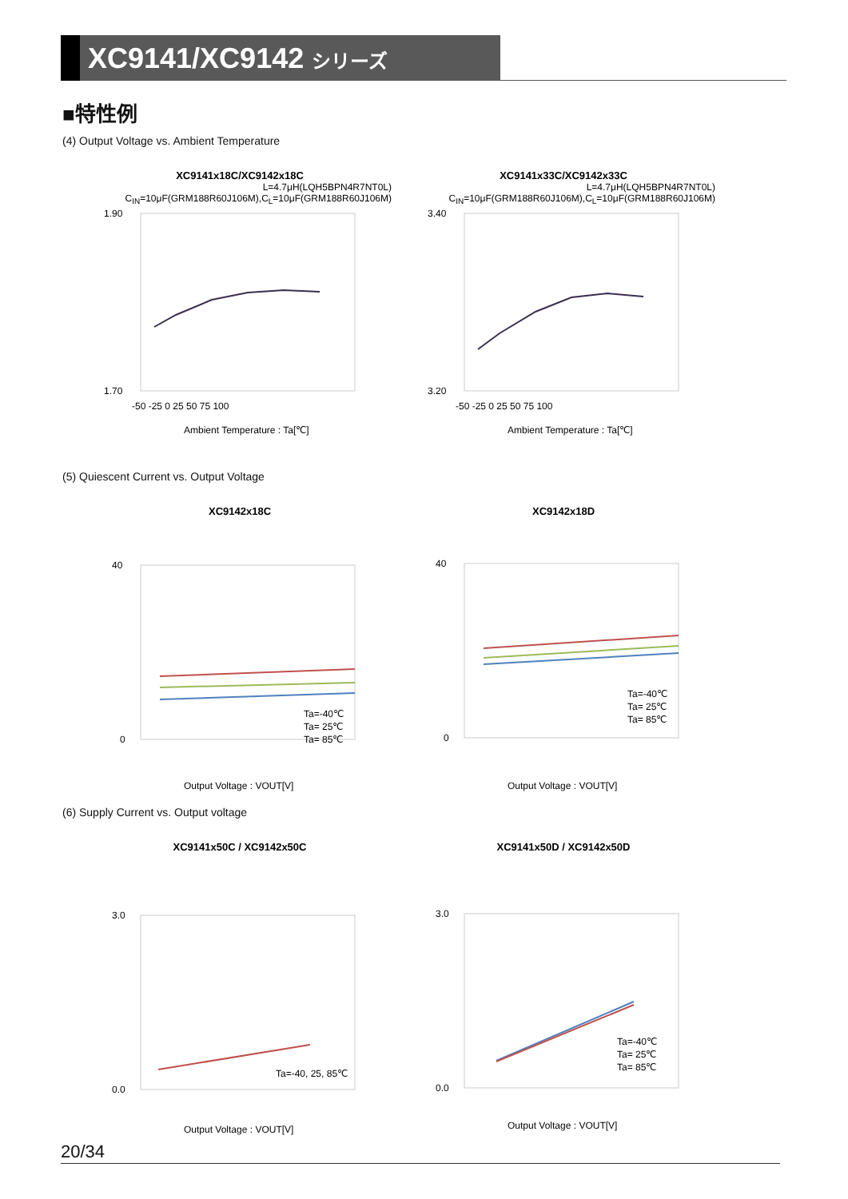XC9141/XC9142 シリーズ
■特性例
(4) Output Voltage vs. Ambient Temperature
XC9141x18C/XC9142x18C
L=4.7μH(LQH5BPN4R7NT0L)
C<sub>IN</sub>=10μF(GRM188R60J106M),C<sub>L</sub>=10μF(GRM188R60J106M)
1.90
1.70
-50 -25 0 25 50 75 100
Ambient Temperature : Ta[℃]
XC9141x33C/XC9142x33C
L=4.7μH(LQH5BPN4R7NT0L)
C<sub>IN</sub>=10μF(GRM188R60J106M),C<sub>L</sub>=10μF(GRM188R60J106M)
3.40
3.20
-50 -25 0 25 50 75 100
Ambient Temperature : Ta[℃]
(5) Quiescent Current vs. Output Voltage
XC9142x18C
40
0
Ta=-40℃
Ta= 25℃
Ta= 85℃
Output Voltage : VOUT[V]
XC9142x18D
40
0
Ta=-40℃
Ta= 25℃
Ta= 85℃
Output Voltage : VOUT[V]
(6) Supply Current vs. Output voltage
XC9141x50C / XC9142x50C
3.0
0.0
Ta=-40, 25, 85℃
Output Voltage : VOUT[V]
XC9141x50D / XC9142x50D
3.0
0.0
Ta=-40℃
Ta= 25℃
Ta= 85℃
Output Voltage : VOUT[V]
20/34